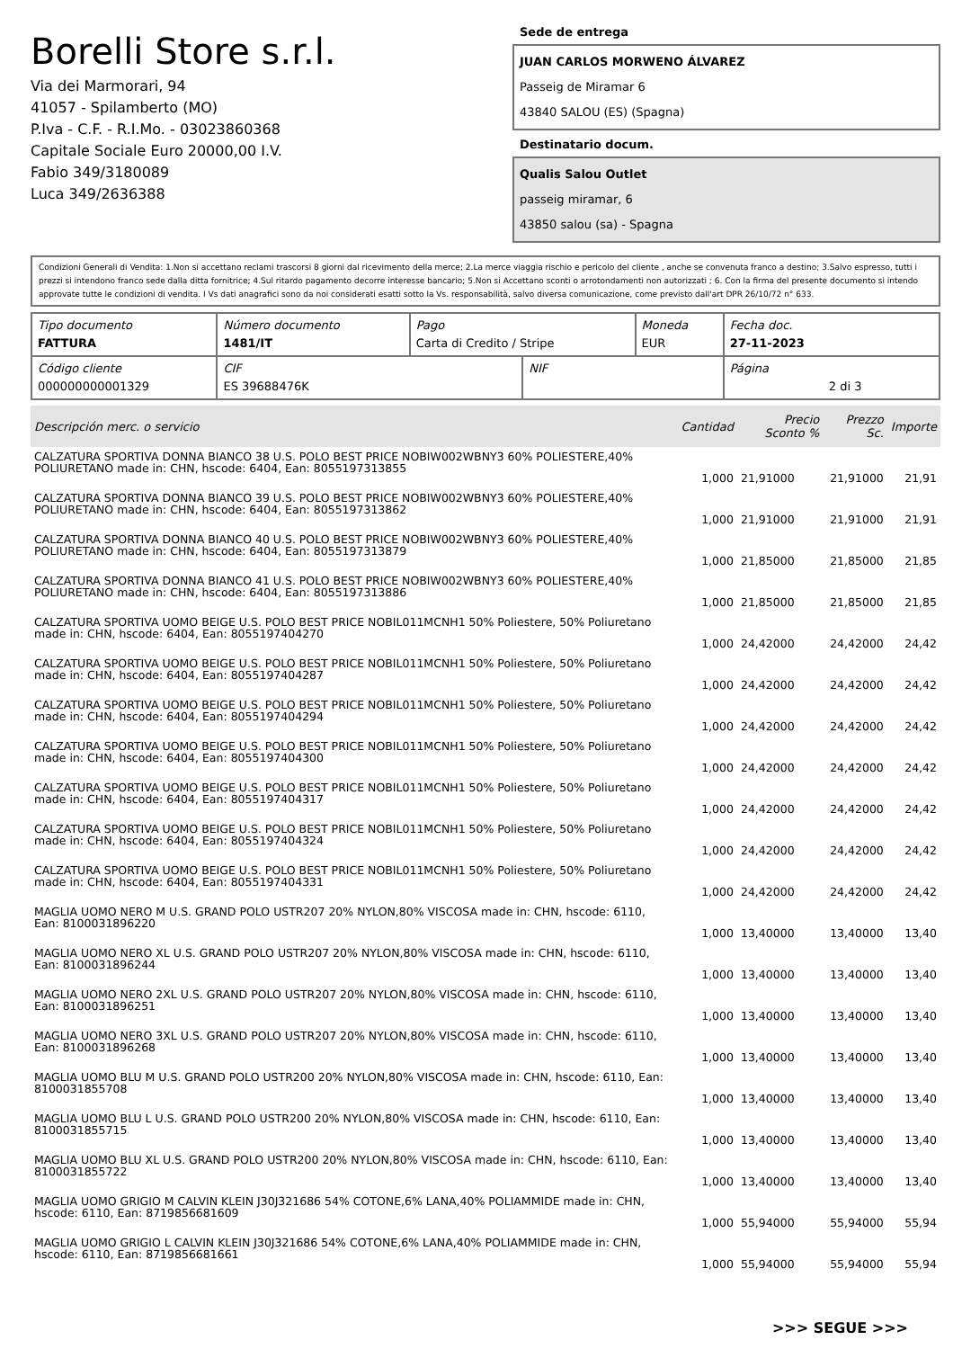Borelli Store s.r.l.
Via dei Marmorari, 94
41057 - Spilamberto (MO)
P.Iva - C.F. - R.I.Mo. - 03023860368
Capitale Sociale Euro 20000,00 I.V.
Fabio 349/3180089
Luca 349/2636388
Sede de entrega
JUAN CARLOS MORWENO ÁLVAREZ
Passeig de Miramar 6
43840 SALOU (ES) (Spagna)
Destinatario docum.
Qualis Salou Outlet
passeig miramar, 6
43850 salou (sa) - Spagna
Condizioni Generali di Vendita: 1.Non si accettano reclami trascorsi 8 giorni dal ricevimento della merce; 2.La merce viaggia rischio e pericolo del cliente , anche se convenuta franco a destino; 3.Salvo espresso, tutti i prezzi si intendono franco sede dalla ditta fornitrice; 4.Sul ritardo pagamento decorre interesse bancario; 5.Non si Accettano sconti o arrotondamenti non autorizzati ; 6. Con la firma del presente documento si intendo approvate tutte le condizioni di vendita. I Vs dati anagrafici sono da noi considerati esatti sotto la Vs. responsabilità, salvo diversa comunicazione, come previsto dall'art DPR 26/10/72 n° 633.
| Tipo documento FATTURA | Número documento 1481/IT | Pago Carta di Credito / Stripe | | Moneda EUR | Fecha doc. 27-11-2023 |
| Código cliente 000000000001329 | CIF ES 39688476K | | NIF | | Página 2 di 3 |
| Descripción merc. o servicio | Cantidad | Precio Sconto % | Prezzo Sc. | Importe |
| --- | --- | --- | --- | --- |
| CALZATURA SPORTIVA DONNA BIANCO 38 U.S. POLO BEST PRICE NOBIW002WBNY3 60% POLIESTERE,40% POLIURETANO made in: CHN, hscode: 6404, Ean: 8055197313855 | 1,000 | 21,91000 | 21,91000 | 21,91 |
| CALZATURA SPORTIVA DONNA BIANCO 39 U.S. POLO BEST PRICE NOBIW002WBNY3 60% POLIESTERE,40% POLIURETANO made in: CHN, hscode: 6404, Ean: 8055197313862 | 1,000 | 21,91000 | 21,91000 | 21,91 |
| CALZATURA SPORTIVA DONNA BIANCO 40 U.S. POLO BEST PRICE NOBIW002WBNY3 60% POLIESTERE,40% POLIURETANO made in: CHN, hscode: 6404, Ean: 8055197313879 | 1,000 | 21,85000 | 21,85000 | 21,85 |
| CALZATURA SPORTIVA DONNA BIANCO 41 U.S. POLO BEST PRICE NOBIW002WBNY3 60% POLIESTERE,40% POLIURETANO made in: CHN, hscode: 6404, Ean: 8055197313886 | 1,000 | 21,85000 | 21,85000 | 21,85 |
| CALZATURA SPORTIVA UOMO BEIGE U.S. POLO BEST PRICE NOBIL011MCNH1 50% Poliestere, 50% Poliuretano made in: CHN, hscode: 6404, Ean: 8055197404270 | 1,000 | 24,42000 | 24,42000 | 24,42 |
| CALZATURA SPORTIVA UOMO BEIGE U.S. POLO BEST PRICE NOBIL011MCNH1 50% Poliestere, 50% Poliuretano made in: CHN, hscode: 6404, Ean: 8055197404287 | 1,000 | 24,42000 | 24,42000 | 24,42 |
| CALZATURA SPORTIVA UOMO BEIGE U.S. POLO BEST PRICE NOBIL011MCNH1 50% Poliestere, 50% Poliuretano made in: CHN, hscode: 6404, Ean: 8055197404294 | 1,000 | 24,42000 | 24,42000 | 24,42 |
| CALZATURA SPORTIVA UOMO BEIGE U.S. POLO BEST PRICE NOBIL011MCNH1 50% Poliestere, 50% Poliuretano made in: CHN, hscode: 6404, Ean: 8055197404300 | 1,000 | 24,42000 | 24,42000 | 24,42 |
| CALZATURA SPORTIVA UOMO BEIGE U.S. POLO BEST PRICE NOBIL011MCNH1 50% Poliestere, 50% Poliuretano made in: CHN, hscode: 6404, Ean: 8055197404317 | 1,000 | 24,42000 | 24,42000 | 24,42 |
| CALZATURA SPORTIVA UOMO BEIGE U.S. POLO BEST PRICE NOBIL011MCNH1 50% Poliestere, 50% Poliuretano made in: CHN, hscode: 6404, Ean: 8055197404324 | 1,000 | 24,42000 | 24,42000 | 24,42 |
| CALZATURA SPORTIVA UOMO BEIGE U.S. POLO BEST PRICE NOBIL011MCNH1 50% Poliestere, 50% Poliuretano made in: CHN, hscode: 6404, Ean: 8055197404331 | 1,000 | 24,42000 | 24,42000 | 24,42 |
| MAGLIA UOMO NERO M U.S. GRAND POLO USTR207 20% NYLON,80% VISCOSA made in: CHN, hscode: 6110, Ean: 8100031896220 | 1,000 | 13,40000 | 13,40000 | 13,40 |
| MAGLIA UOMO NERO XL U.S. GRAND POLO USTR207 20% NYLON,80% VISCOSA made in: CHN, hscode: 6110, Ean: 8100031896244 | 1,000 | 13,40000 | 13,40000 | 13,40 |
| MAGLIA UOMO NERO 2XL U.S. GRAND POLO USTR207 20% NYLON,80% VISCOSA made in: CHN, hscode: 6110, Ean: 8100031896251 | 1,000 | 13,40000 | 13,40000 | 13,40 |
| MAGLIA UOMO NERO 3XL U.S. GRAND POLO USTR207 20% NYLON,80% VISCOSA made in: CHN, hscode: 6110, Ean: 8100031896268 | 1,000 | 13,40000 | 13,40000 | 13,40 |
| MAGLIA UOMO BLU M U.S. GRAND POLO USTR200 20% NYLON,80% VISCOSA made in: CHN, hscode: 6110, Ean: 8100031855708 | 1,000 | 13,40000 | 13,40000 | 13,40 |
| MAGLIA UOMO BLU L U.S. GRAND POLO USTR200 20% NYLON,80% VISCOSA made in: CHN, hscode: 6110, Ean: 8100031855715 | 1,000 | 13,40000 | 13,40000 | 13,40 |
| MAGLIA UOMO BLU XL U.S. GRAND POLO USTR200 20% NYLON,80% VISCOSA made in: CHN, hscode: 6110, Ean: 8100031855722 | 1,000 | 13,40000 | 13,40000 | 13,40 |
| MAGLIA UOMO GRIGIO M CALVIN KLEIN J30J321686 54% COTONE,6% LANA,40% POLIAMMIDE made in: CHN, hscode: 6110, Ean: 8719856681609 | 1,000 | 55,94000 | 55,94000 | 55,94 |
| MAGLIA UOMO GRIGIO L CALVIN KLEIN J30J321686 54% COTONE,6% LANA,40% POLIAMMIDE made in: CHN, hscode: 6110, Ean: 8719856681661 | 1,000 | 55,94000 | 55,94000 | 55,94 |
>>> SEGUE >>>
-